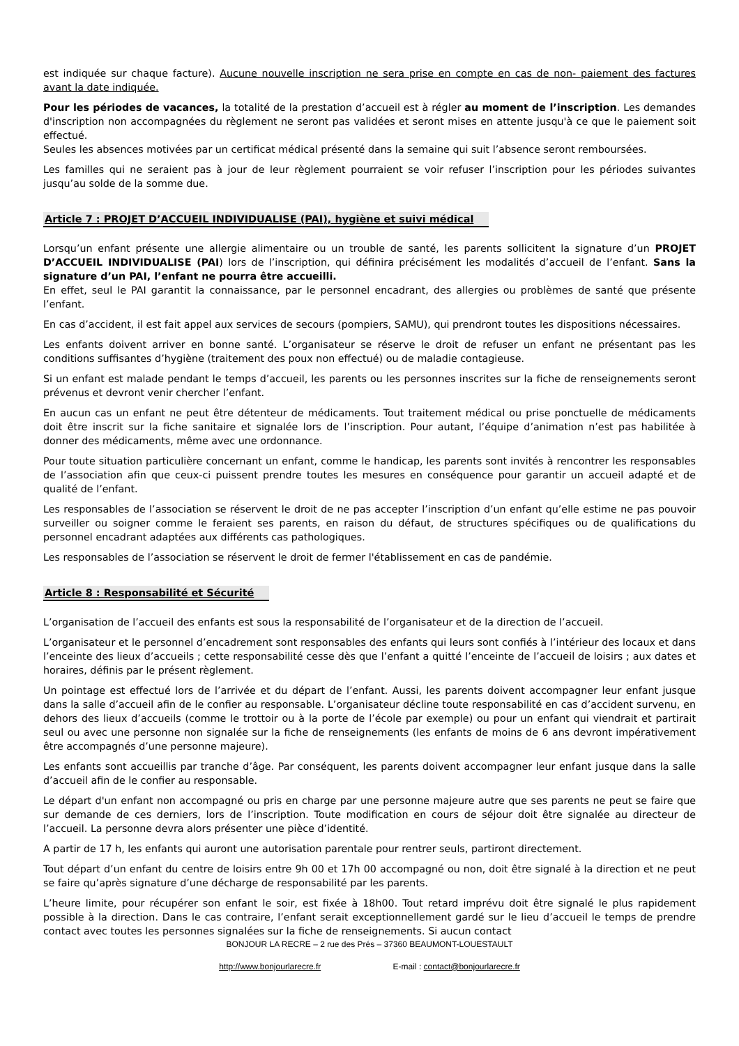est indiquée sur chaque facture). Aucune nouvelle inscription ne sera prise en compte en cas de non- paiement des factures avant la date indiquée.
Pour les périodes de vacances, la totalité de la prestation d’accueil est à régler au moment de l’inscription. Les demandes d'inscription non accompagnées du règlement ne seront pas validées et seront mises en attente jusqu'à ce que le paiement soit effectué.
Seules les absences motivées par un certificat médical présenté dans la semaine qui suit l’absence seront remboursées.
Les familles qui ne seraient pas à jour de leur règlement pourraient se voir refuser l’inscription pour les périodes suivantes jusqu’au solde de la somme due.
Article 7 : PROJET D’ACCUEIL INDIVIDUALISE (PAI), hygiène et suivi médical
Lorsqu’un enfant présente une allergie alimentaire ou un trouble de santé, les parents sollicitent la signature d’un PROJET D’ACCUEIL INDIVIDUALISE (PAI) lors de l’inscription, qui définira précisément les modalités d’accueil de l’enfant. Sans la signature d’un PAI, l’enfant ne pourra être accueilli.
En effet, seul le PAI garantit la connaissance, par le personnel encadrant, des allergies ou problèmes de santé que présente l’enfant.
En cas d’accident, il est fait appel aux services de secours (pompiers, SAMU), qui prendront toutes les dispositions nécessaires.
Les enfants doivent arriver en bonne santé. L’organisateur se réserve le droit de refuser un enfant ne présentant pas les conditions suffisantes d’hygiène (traitement des poux non effectué) ou de maladie contagieuse.
Si un enfant est malade pendant le temps d’accueil, les parents ou les personnes inscrites sur la fiche de renseignements seront prévenus et devront venir chercher l’enfant.
En aucun cas un enfant ne peut être détenteur de médicaments. Tout traitement médical ou prise ponctuelle de médicaments doit être inscrit sur la fiche sanitaire et signalée lors de l’inscription. Pour autant, l’équipe d’animation n’est pas habilitée à donner des médicaments, même avec une ordonnance.
Pour toute situation particulière concernant un enfant, comme le handicap, les parents sont invités à rencontrer les responsables de l’association afin que ceux-ci puissent prendre toutes les mesures en conséquence pour garantir un accueil adapté et de qualité de l’enfant.
Les responsables de l’association se réservent le droit de ne pas accepter l’inscription d’un enfant qu’elle estime ne pas pouvoir surveiller ou soigner comme le feraient ses parents, en raison du défaut, de structures spécifiques ou de qualifications du personnel encadrant adaptées aux différents cas pathologiques.
Les responsables de l’association se réservent le droit de fermer l'établissement en cas de pandémie.
Article 8 : Responsabilité et Sécurité
L’organisation de l’accueil des enfants est sous la responsabilité de l’organisateur et de la direction de l’accueil.
L’organisateur et le personnel d’encadrement sont responsables des enfants qui leurs sont confiés à l’intérieur des locaux et dans l’enceinte des lieux d’accueils ; cette responsabilité cesse dès que l’enfant a quitté l’enceinte de l’accueil de loisirs ; aux dates et horaires, définis par le présent règlement.
Un pointage est effectué lors de l’arrivée et du départ de l’enfant. Aussi, les parents doivent accompagner leur enfant jusque dans la salle d’accueil afin de le confier au responsable. L’organisateur décline toute responsabilité en cas d’accident survenu, en dehors des lieux d’accueils (comme le trottoir ou à la porte de l’école par exemple) ou pour un enfant qui viendrait et partirait seul ou avec une personne non signalée sur la fiche de renseignements (les enfants de moins de 6 ans devront impérativement être accompagnés d’une personne majeure).
Les enfants sont accueillis par tranche d’âge. Par conséquent, les parents doivent accompagner leur enfant jusque dans la salle d’accueil afin de le confier au responsable.
Le départ d'un enfant non accompagné ou pris en charge par une personne majeure autre que ses parents ne peut se faire que sur demande de ces derniers, lors de l’inscription. Toute modification en cours de séjour doit être signalée au directeur de l’accueil. La personne devra alors présenter une pièce d’identité.
A partir de 17 h, les enfants qui auront une autorisation parentale pour rentrer seuls, partiront directement.
Tout départ d’un enfant du centre de loisirs entre 9h 00 et 17h 00 accompagné ou non, doit être signalé à la direction et ne peut se faire qu’après signature d’une décharge de responsabilité par les parents.
L’heure limite, pour récupérer son enfant le soir, est fixée à 18h00. Tout retard imprévu doit être signalé le plus rapidement possible à la direction. Dans le cas contraire, l’enfant serait exceptionnellement gardé sur le lieu d’accueil le temps de prendre contact avec toutes les personnes signalées sur la fiche de renseignements. Si aucun contact
BONJOUR LA RECRE – 2 rue des Prés – 37360 BEAUMONT-LOUESTAULT
http://www.bonjourlarecre.fr E-mail : contact@bonjourlarecre.fr